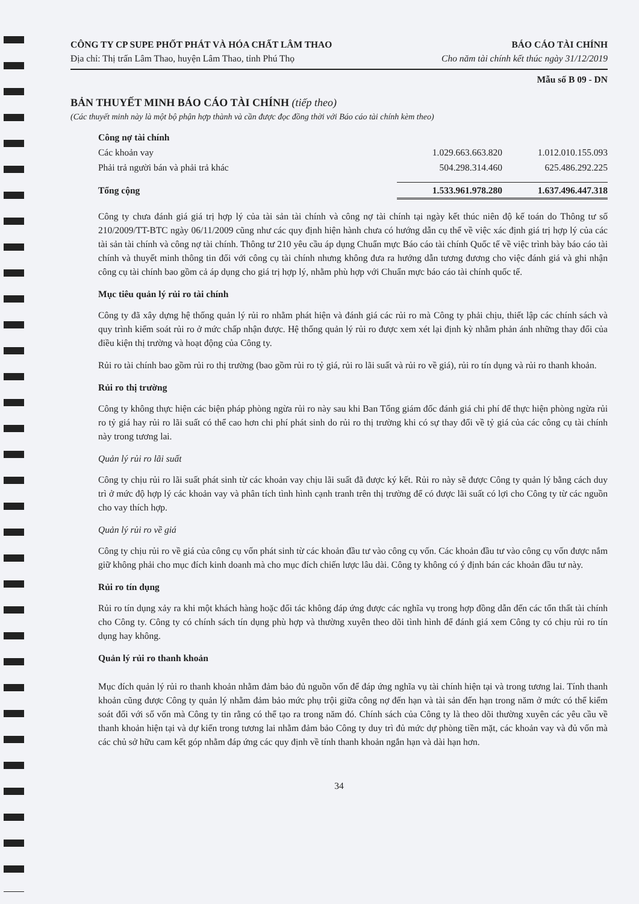CÔNG TY CP SUPE PHỐT PHÁT VÀ HÓA CHẤT LÂM THAO
Địa chỉ: Thị trấn Lâm Thao, huyện Lâm Thao, tỉnh Phú Thọ
BÁO CÁO TÀI CHÍNH
Cho năm tài chính kết thúc ngày 31/12/2019
Mẫu số B 09 - DN
BẢN THUYẾT MINH BÁO CÁO TÀI CHÍNH (tiếp theo)
(Các thuyết minh này là một bộ phận hợp thành và cần được đọc đồng thời với Báo cáo tài chính kèm theo)
| Công nợ tài chính | | |
| Các khoản vay | 1.029.663.663.820 | 1.012.010.155.093 |
| Phải trả người bán và phải trả khác | 504.298.314.460 | 625.486.292.225 |
| Tổng cộng | 1.533.961.978.280 | 1.637.496.447.318 |
Công ty chưa đánh giá giá trị hợp lý của tài sản tài chính và công nợ tài chính tại ngày kết thúc niên độ kế toán do Thông tư số 210/2009/TT-BTC ngày 06/11/2009 cũng như các quy định hiện hành chưa có hướng dẫn cụ thể về việc xác định giá trị hợp lý của các tài sản tài chính và công nợ tài chính. Thông tư 210 yêu cầu áp dụng Chuẩn mực Báo cáo tài chính Quốc tế về việc trình bày báo cáo tài chính và thuyết minh thông tin đối với công cụ tài chính nhưng không đưa ra hướng dẫn tương đương cho việc đánh giá và ghi nhận công cụ tài chính bao gồm cả áp dụng cho giá trị hợp lý, nhằm phù hợp với Chuẩn mực báo cáo tài chính quốc tế.
Mục tiêu quản lý rủi ro tài chính
Công ty đã xây dựng hệ thống quản lý rủi ro nhằm phát hiện và đánh giá các rủi ro mà Công ty phải chịu, thiết lập các chính sách và quy trình kiểm soát rủi ro ở mức chấp nhận được. Hệ thống quản lý rủi ro được xem xét lại định kỳ nhằm phản ánh những thay đổi của điều kiện thị trường và hoạt động của Công ty.
Rủi ro tài chính bao gồm rủi ro thị trường (bao gồm rủi ro tỷ giá, rủi ro lãi suất và rủi ro về giá), rủi ro tín dụng và rủi ro thanh khoản.
Rủi ro thị trường
Công ty không thực hiện các biện pháp phòng ngừa rủi ro này sau khi Ban Tổng giám đốc đánh giá chi phí để thực hiện phòng ngừa rủi ro tỷ giá hay rủi ro lãi suất có thể cao hơn chi phí phát sinh do rủi ro thị trường khi có sự thay đổi về tỷ giá của các công cụ tài chính này trong tương lai.
Quản lý rủi ro lãi suất
Công ty chịu rủi ro lãi suất phát sinh từ các khoản vay chịu lãi suất đã được ký kết. Rủi ro này sẽ được Công ty quản lý bằng cách duy trì ở mức độ hợp lý các khoản vay và phân tích tình hình cạnh tranh trên thị trường để có được lãi suất có lợi cho Công ty từ các nguồn cho vay thích hợp.
Quản lý rủi ro về giá
Công ty chịu rủi ro về giá của công cụ vốn phát sinh từ các khoản đầu tư vào công cụ vốn. Các khoản đầu tư vào công cụ vốn được nắm giữ không phải cho mục đích kinh doanh mà cho mục đích chiến lược lâu dài. Công ty không có ý định bán các khoản đầu tư này.
Rủi ro tín dụng
Rủi ro tín dụng xảy ra khi một khách hàng hoặc đối tác không đáp ứng được các nghĩa vụ trong hợp đồng dẫn đến các tổn thất tài chính cho Công ty. Công ty có chính sách tín dụng phù hợp và thường xuyên theo dõi tình hình để đánh giá xem Công ty có chịu rủi ro tín dụng hay không.
Quản lý rủi ro thanh khoản
Mục đích quản lý rủi ro thanh khoản nhằm đảm bảo đủ nguồn vốn để đáp ứng nghĩa vụ tài chính hiện tại và trong tương lai. Tính thanh khoản cũng được Công ty quản lý nhằm đảm bảo mức phụ trội giữa công nợ đến hạn và tài sản đến hạn trong năm ở mức có thể kiểm soát đối với số vốn mà Công ty tin rằng có thể tạo ra trong năm đó. Chính sách của Công ty là theo dõi thường xuyên các yêu cầu về thanh khoản hiện tại và dự kiến trong tương lai nhằm đảm bảo Công ty duy trì đủ mức dự phòng tiền mặt, các khoản vay và đủ vốn mà các chủ sở hữu cam kết góp nhằm đáp ứng các quy định về tính thanh khoản ngắn hạn và dài hạn hơn.
34